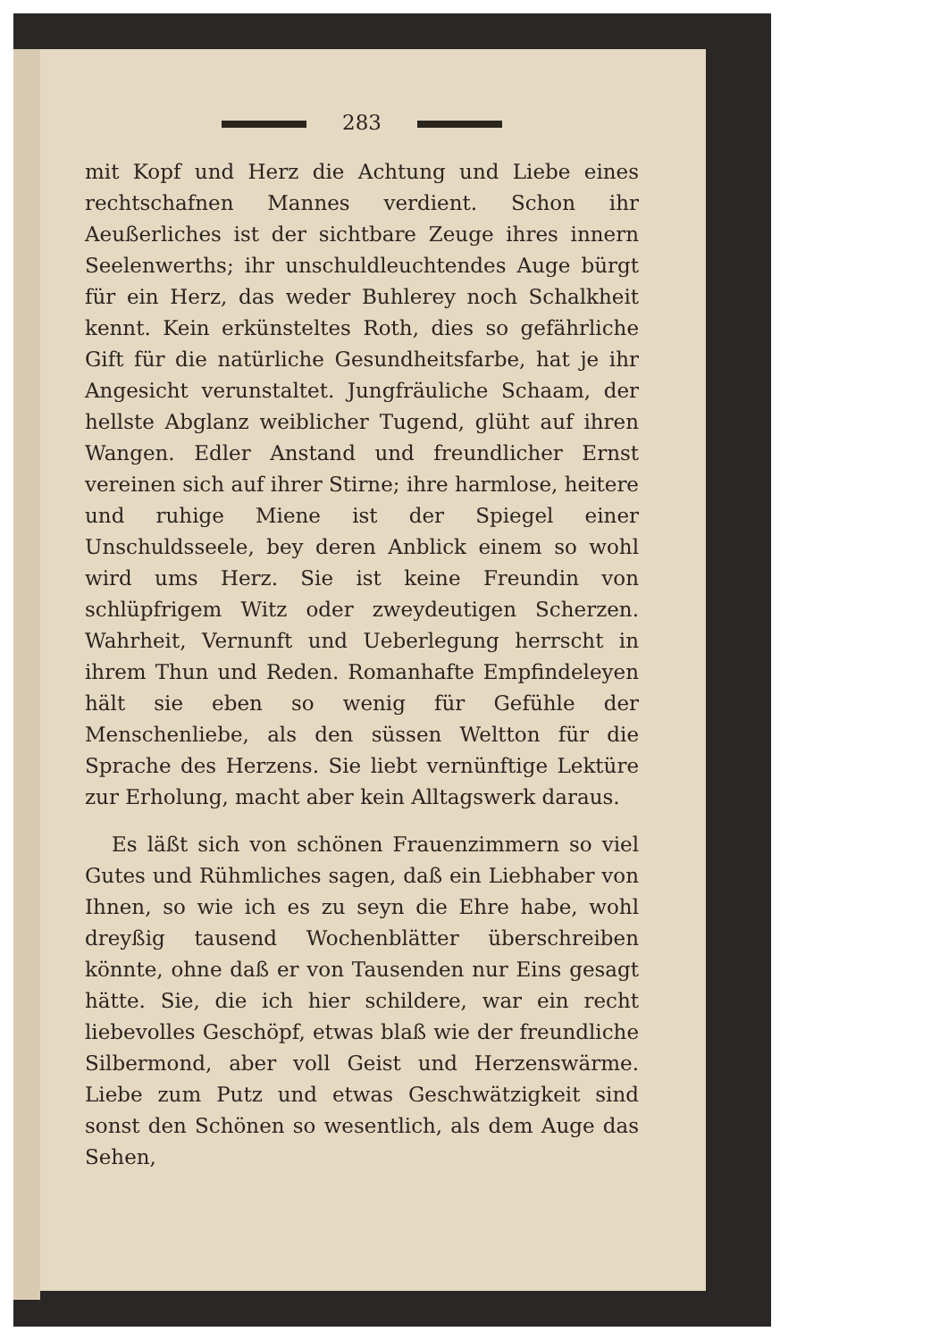283
mit Kopf und Herz die Achtung und Liebe eines rechtschafnen Mannes verdient. Schon ihr Aeußerliches ist der sichtbare Zeuge ihres innern Seelenwerths; ihr unschuldleuchtendes Auge bürgt für ein Herz, das weder Buhlerey noch Schalkheit kennt. Kein erkünsteltes Roth, dies so gefährliche Gift für die natürliche Gesundheitsfarbe, hat je ihr Angesicht verunstaltet. Jungfräuliche Schaam, der hellste Abglanz weiblicher Tugend, glüht auf ihren Wangen. Edler Anstand und freundlicher Ernst vereinen sich auf ihrer Stirne; ihre harmlose, heitere und ruhige Miene ist der Spiegel einer Unschuldsseele, bey deren Anblick einem so wohl wird ums Herz. Sie ist keine Freundin von schlüpfrigem Witz oder zweydeutigen Scherzen. Wahrheit, Vernunft und Ueberlegung herrscht in ihrem Thun und Reden. Romanhafte Empfindeleyen hält sie eben so wenig für Gefühle der Menschenliebe, als den süssen Weltton für die Sprache des Herzens. Sie liebt vernünftige Lektüre zur Erholung, macht aber kein Alltagswerk daraus.
Es läßt sich von schönen Frauenzimmern so viel Gutes und Rühmliches sagen, daß ein Liebhaber von Ihnen, so wie ich es zu seyn die Ehre habe, wohl dreyßig tausend Wochenblätter überschreiben könnte, ohne daß er von Tausenden nur Eins gesagt hätte. Sie, die ich hier schildere, war ein recht liebevolles Geschöpf, etwas blaß wie der freundliche Silbermond, aber voll Geist und Herzenswärme. Liebe zum Putz und etwas Geschwätzigkeit sind sonst den Schönen so wesentlich, als dem Auge das Sehen,